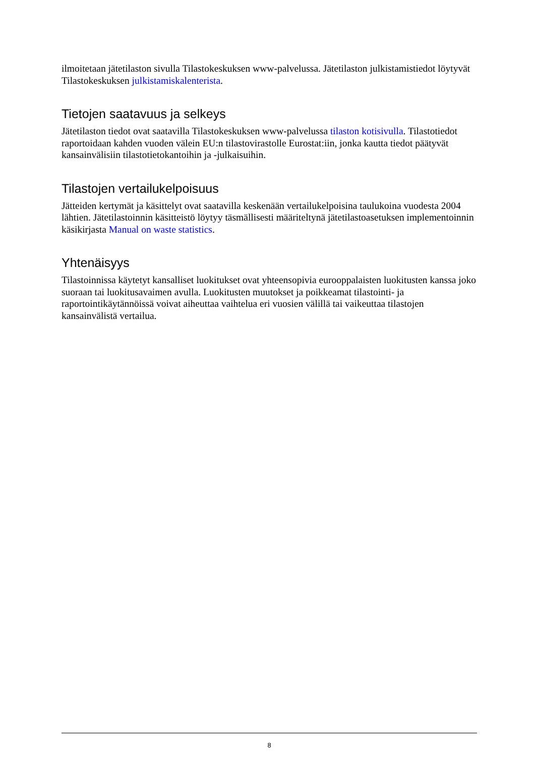ilmoitetaan jätetilaston sivulla Tilastokeskuksen www-palvelussa. Jätetilaston julkistamistiedot löytyvät Tilastokeskuksen julkistamiskalenterista.
Tietojen saatavuus ja selkeys
Jätetilaston tiedot ovat saatavilla Tilastokeskuksen www-palvelussa tilaston kotisivulla. Tilastotiedot raportoidaan kahden vuoden välein EU:n tilastovirastolle Eurostat:iin, jonka kautta tiedot päätyvät kansainvälisiin tilastotietokantoihin ja -julkaisuihin.
Tilastojen vertailukelpoisuus
Jätteiden kertymät ja käsittelyt ovat saatavilla keskenään vertailukelpoisina taulukoina vuodesta 2004 lähtien. Jätetilastoinnin käsitteistö löytyy täsmällisesti määriteltynä jätetilastoasetuksen implementoinnin käsikirjasta Manual on waste statistics.
Yhtenäisyys
Tilastoinnissa käytetyt kansalliset luokitukset ovat yhteensopivia eurooppalaisten luokitusten kanssa joko suoraan tai luokitusavaimen avulla. Luokitusten muutokset ja poikkeamat tilastointi- ja raportointikäytännöissä voivat aiheuttaa vaihtelua eri vuosien välillä tai vaikeuttaa tilastojen kansainvälistä vertailua.
8